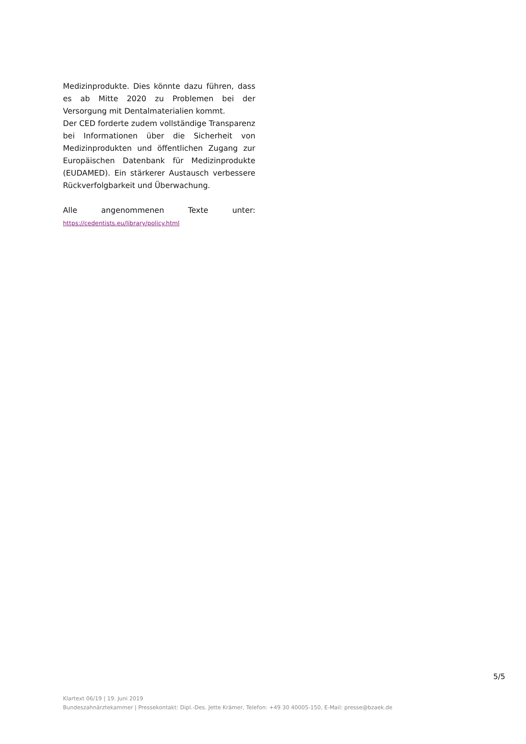Medizinprodukte. Dies könnte dazu führen, dass es ab Mitte 2020 zu Problemen bei der Versorgung mit Dentalmaterialien kommt.
Der CED forderte zudem vollständige Transparenz bei Informationen über die Sicherheit von Medizinprodukten und öffentlichen Zugang zur Europäischen Datenbank für Medizinprodukte (EUDAMED). Ein stärkerer Austausch verbessere Rückverfolgbarkeit und Überwachung.
Alle angenommenen Texte unter: https://cedentists.eu/library/policy.html
5/5
Klartext 06/19 | 19. Juni 2019
Bundeszahnärztekammer | Pressekontakt: Dipl.-Des. Jette Krämer, Telefon: +49 30 40005-150, E-Mail: presse@bzaek.de